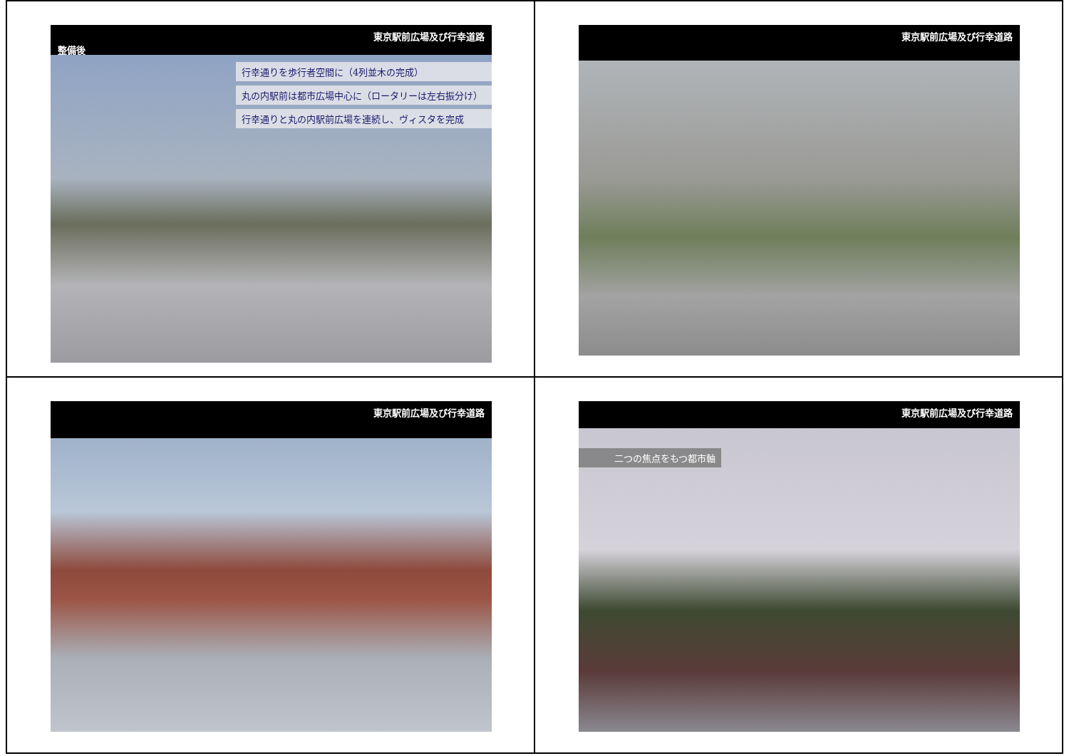東京駅前広場及び行幸道路
整備後
行幸通りを歩行者空間に（4列並木の完成）
丸の内駅前は都市広場中心に（ロータリーは左右振分け）
行幸通りと丸の内駅前広場を連続し、ヴィスタを完成
東京駅前広場及び行幸道路
東京駅前広場及び行幸道路
東京駅前広場及び行幸道路
二つの焦点をもつ都市軸